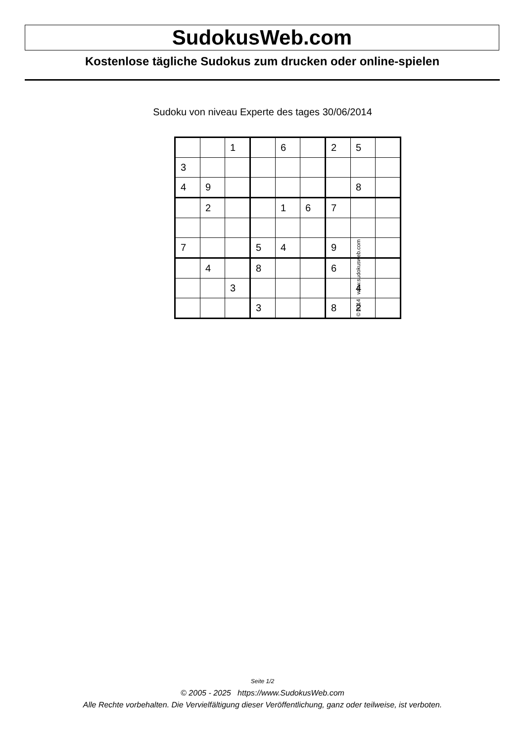SudokusWeb.com
Kostenlose tägliche Sudokus zum drucken oder online-spielen
Sudoku von niveau Experte des tages 30/06/2014
| | | 1 | | 6 | | 2 | 5 | |
| 3 | | | | | | | | |
| 4 | 9 | | | | | | 8 | |
| | 2 | | | 1 | 6 | 7 | | |
| 7 | | | 5 | 4 | | 9 | | |
| | 4 | | 8 | | | 6 | | |
| | | 3 | | | | | 4 | |
| | | | 3 | | | 8 | 2 | |
© 2014 www.sudokusweb.com
Seite 1/2
© 2005 - 2025 https://www.SudokusWeb.com
Alle Rechte vorbehalten. Die Vervielfältigung dieser Veröffentlichung, ganz oder teilweise, ist verboten.